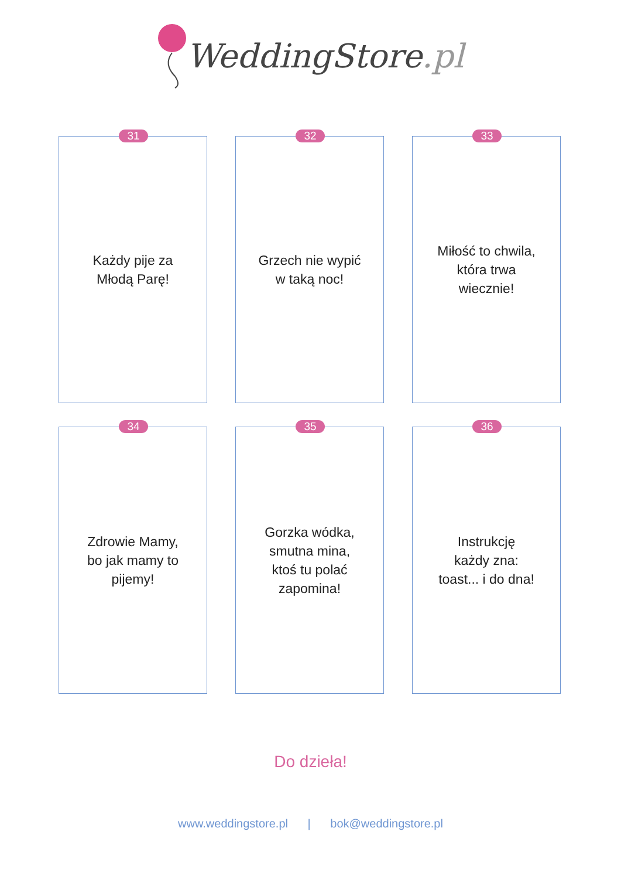WeddingStore.pl
31
Każdy pije za
Młodą Parę!
32
Grzech nie wypić
w taką noc!
33
Miłość to chwila,
która trwa
wiecznie!
34
Zdrowie Mamy,
bo jak mamy to
pijemy!
35
Gorzka wódka,
smutna mina,
ktoś tu polać
zapomina!
36
Instrukcję
każdy zna:
toast... i do dna!
Do dzieła!
www.weddingstore.pl | bok@weddingstore.pl